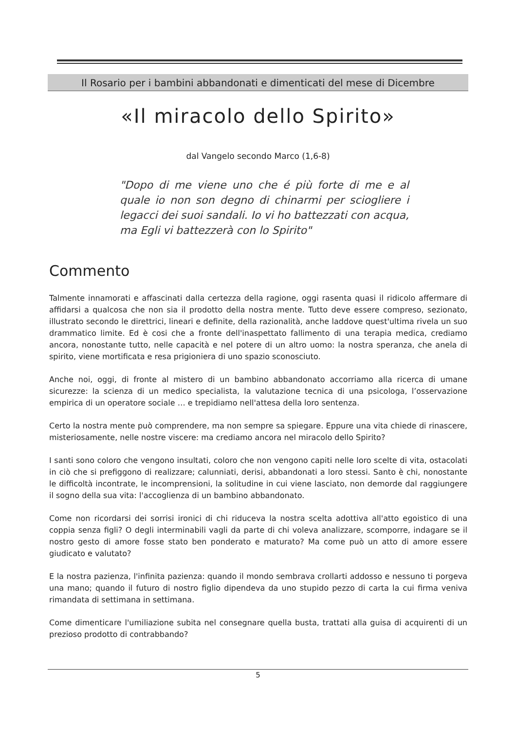Il Rosario per i bambini abbandonati e dimenticati del mese di Dicembre
«Il miracolo dello Spirito»
dal Vangelo secondo Marco (1,6-8)
"Dopo di me viene uno che é più forte di me e al quale io non son degno di chinarmi per sciogliere i legacci dei suoi sandali. Io vi ho battezzati con acqua, ma Egli vi battezzerà con lo Spirito"
Commento
Talmente innamorati e affascinati dalla certezza della ragione, oggi rasenta quasi il ridicolo affermare di affidarsi a qualcosa che non sia il prodotto della nostra mente. Tutto deve essere compreso, sezionato, illustrato secondo le direttrici, lineari e definite, della razionalità, anche laddove quest'ultima rivela un suo drammatico limite. Ed è cosi che a fronte dell'inaspettato fallimento di una terapia medica, crediamo ancora, nonostante tutto, nelle capacità e nel potere di un altro uomo: la nostra speranza, che anela di spirito, viene mortificata e resa prigioniera di uno spazio sconosciuto.
Anche noi, oggi, di fronte al mistero di un bambino abbandonato accorriamo alla ricerca di umane sicurezze: la scienza di un medico specialista, la valutazione tecnica di una psicologa, l’osservazione empirica di un operatore sociale … e trepidiamo nell'attesa della loro sentenza.
Certo la nostra mente può comprendere, ma non sempre sa spiegare. Eppure una vita chiede di rinascere, misteriosamente, nelle nostre viscere: ma crediamo ancora nel miracolo dello Spirito?
I santi sono coloro che vengono insultati, coloro che non vengono capiti nelle loro scelte di vita, ostacolati in ciò che si prefiggono di realizzare; calunniati, derisi, abbandonati a loro stessi. Santo è chi, nonostante le difficoltà incontrate, le incomprensioni, la solitudine in cui viene lasciato, non demorde dal raggiungere il sogno della sua vita: l'accoglienza di un bambino abbandonato.
Come non ricordarsi dei sorrisi ironici di chi riduceva la nostra scelta adottiva all'atto egoistico di una coppia senza figli? O degli interminabili vagli da parte di chi voleva analizzare, scomporre, indagare se il nostro gesto di amore fosse stato ben ponderato e maturato? Ma come può un atto di amore essere giudicato e valutato?
E la nostra pazienza, l'infinita pazienza: quando il mondo sembrava crollarti addosso e nessuno ti porgeva una mano; quando il futuro di nostro figlio dipendeva da uno stupido pezzo di carta la cui firma veniva rimandata di settimana in settimana.
Come dimenticare l'umiliazione subita nel consegnare quella busta, trattati alla guisa di acquirenti di un prezioso prodotto di contrabbando?
5